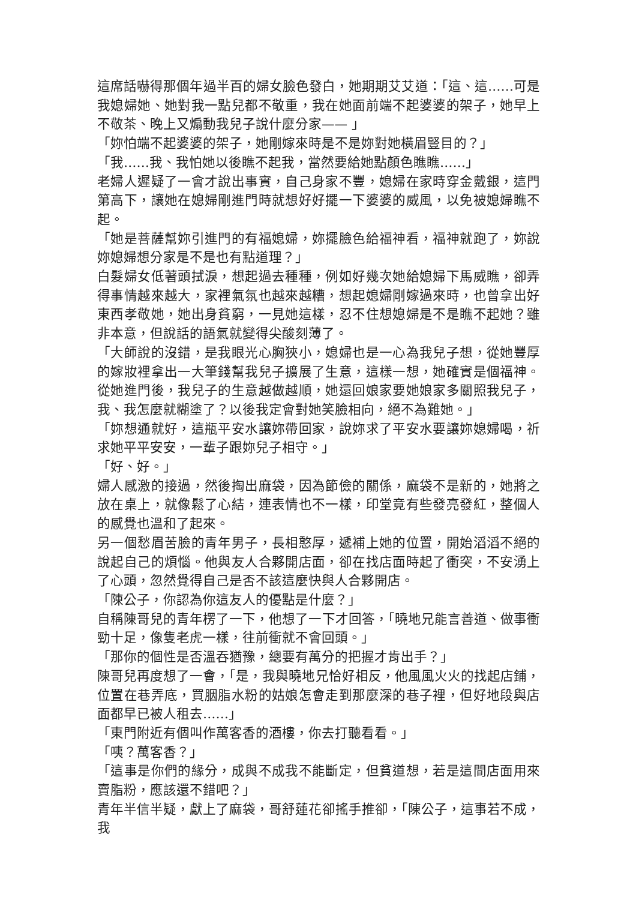這席話嚇得那個年過半百的婦女臉色發白，她期期艾艾道：「這、這……可是我媳婦她、她對我一點兒都不敬重，我在她面前端不起婆婆的架子，她早上不敬茶、晚上又煽動我兒子說什麼分家—— 」
「妳怕端不起婆婆的架子，她剛嫁來時是不是妳對她橫眉豎目的？」
「我……我、我怕她以後瞧不起我，當然要給她點顏色瞧瞧……」
老婦人遲疑了一會才說出事實，自己身家不豐，媳婦在家時穿金戴銀，這門第高下，讓她在媳婦剛進門時就想好好擺一下婆婆的威風，以免被媳婦瞧不起。
「她是菩薩幫妳引進門的有福媳婦，妳擺臉色給福神看，福神就跑了，妳說妳媳婦想分家是不是也有點道理？」
白髮婦女低著頭拭淚，想起過去種種，例如好幾次她給媳婦下馬威瞧，卻弄得事情越來越大，家裡氣氛也越來越糟，想起媳婦剛嫁過來時，也曾拿出好東西孝敬她，她出身貧窮，一見她這樣，忍不住想媳婦是不是瞧不起她？雖非本意，但說話的語氣就變得尖酸刻薄了。
「大師說的沒錯，是我眼光心胸狹小，媳婦也是一心為我兒子想，從她豐厚的嫁妝裡拿出一大筆錢幫我兒子擴展了生意，這樣一想，她確實是個福神。從她進門後，我兒子的生意越做越順，她還回娘家要她娘家多關照我兒子，我、我怎麼就糊塗了？以後我定會對她笑臉相向，絕不為難她。」
「妳想通就好，這瓶平安水讓妳帶回家，說妳求了平安水要讓妳媳婦喝，祈求她平平安安，一輩子跟妳兒子相守。」
「好、好。」
婦人感激的接過，然後掏出麻袋，因為節儉的關係，麻袋不是新的，她將之放在桌上，就像鬆了心結，連表情也不一樣，印堂竟有些發亮發紅，整個人的感覺也溫和了起來。
另一個愁眉苦臉的青年男子，長相憨厚，遞補上她的位置，開始滔滔不絕的說起自己的煩惱。他與友人合夥開店面，卻在找店面時起了衝突，不安湧上了心頭，忽然覺得自己是否不該這麼快與人合夥開店。
「陳公子，你認為你這友人的優點是什麼？」
自稱陳哥兒的青年楞了一下，他想了一下才回答，「曉地兄能言善道、做事衝勁十足，像隻老虎一樣，往前衝就不會回頭。」
「那你的個性是否溫吞猶豫，總要有萬分的把握才肯出手？」
陳哥兒再度想了一會，「是，我與曉地兄恰好相反，他風風火火的找起店鋪，位置在巷弄底，買胭脂水粉的姑娘怎會走到那麼深的巷子裡，但好地段與店面都早已被人租去……」
「東門附近有個叫作萬客香的酒樓，你去打聽看看。」
「咦？萬客香？」
「這事是你們的緣分，成與不成我不能斷定，但貧道想，若是這間店面用來賣脂粉，應該還不錯吧？」
青年半信半疑，獻上了麻袋，哥舒蓮花卻搖手推卻，「陳公子，這事若不成，我